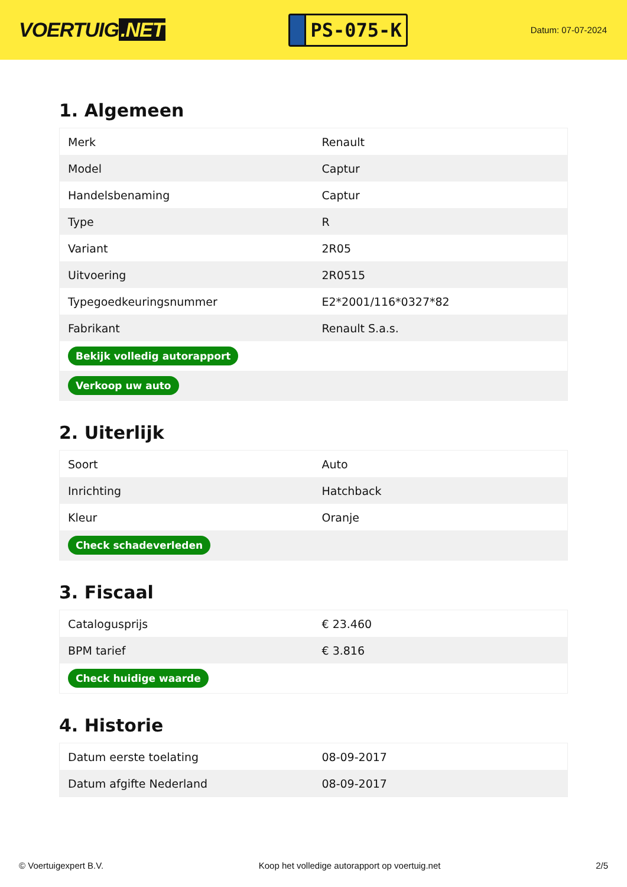VOERTUIG.NET
PS-075-K
Datum: 07-07-2024
1. Algemeen
| Merk | Renault |
| Model | Captur |
| Handelsbenaming | Captur |
| Type | R |
| Variant | 2R05 |
| Uitvoering | 2R0515 |
| Typegoedkeuringsnummer | E2*2001/116*0327*82 |
| Fabrikant | Renault S.a.s. |
| Bekijk volledig autorapport | |
| Verkoop uw auto | |
2. Uiterlijk
| Soort | Auto |
| Inrichting | Hatchback |
| Kleur | Oranje |
| Check schadeverleden | |
3. Fiscaal
| Catalogusprijs | € 23.460 |
| BPM tarief | € 3.816 |
| Check huidige waarde | |
4. Historie
| Datum eerste toelating | 08-09-2017 |
| Datum afgifte Nederland | 08-09-2017 |
© Voertuigexpert B.V. Koop het volledige autorapport op voertuig.net 2/5